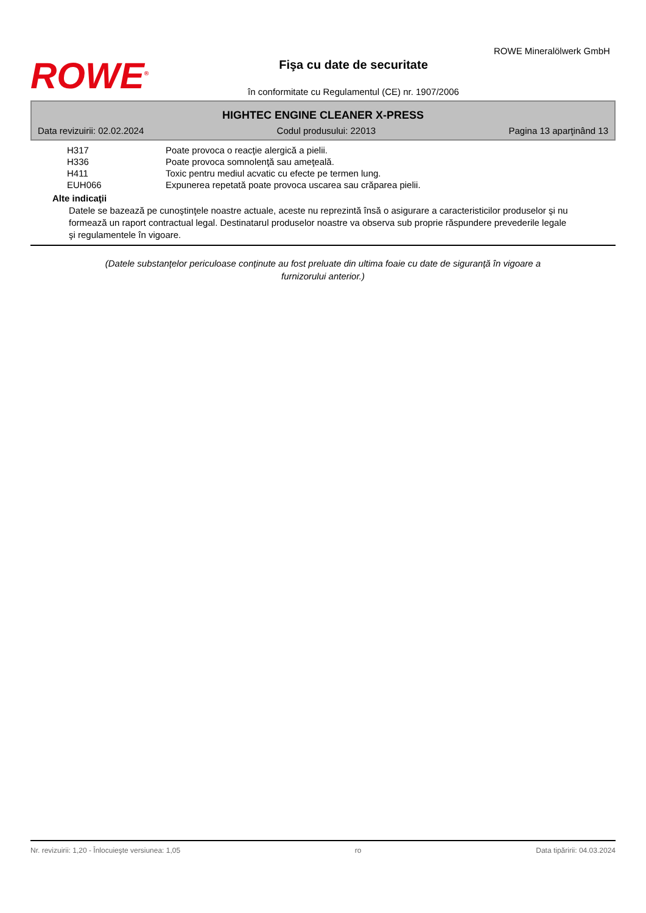ROWE<sup>®</sup>
Fişa cu date de securitate
în conformitate cu Regulamentul (CE) nr. 1907/2006
ROWE Mineralölwerk GmbH
HIGHTEC ENGINE CLEANER X-PRESS
Data revizuirii: 02.02.2024 Codul produsului: 22013 Pagina 13 aparţinând 13
| H317 | Poate provoca o reacţie alergică a pielii. |
| H336 | Poate provoca somnolenţă sau ameţeală. |
| H411 | Toxic pentru mediul acvatic cu efecte pe termen lung. |
| EUH066 | Expunerea repetată poate provoca uscarea sau crăparea pielii. |
Alte indicaţii
Datele se bazează pe cunoştinţele noastre actuale, aceste nu reprezintă însă o asigurare a caracteristicilor produselor şi nu formează un raport contractual legal. Destinatarul produselor noastre va observa sub proprie răspundere prevederile legale şi regulamentele în vigoare.
(Datele substanţelor periculoase conţinute au fost preluate din ultima foaie cu date de siguranţă în vigoare a furnizorului anterior.)
Nr. revizuirii: 1,20 - Înlocuieşte versiunea: 1,05 ro Data tipăririi: 04.03.2024